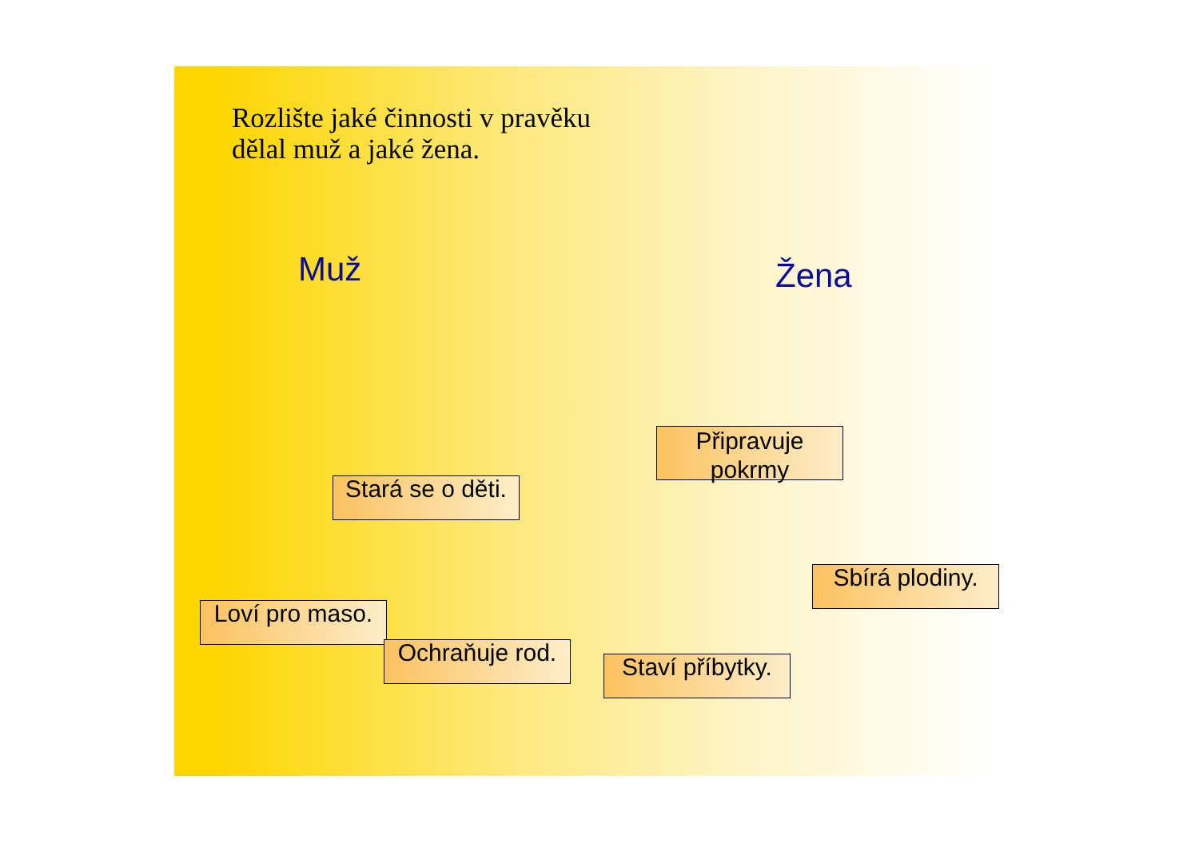Rozlište jaké činnosti v pravěku
dělal muž a jaké žena.
Muž Žena
Připravuje pokrmy
Stará se o děti.
Sbírá plodiny.
Loví pro maso.
Ochraňuje rod.
Staví příbytky.